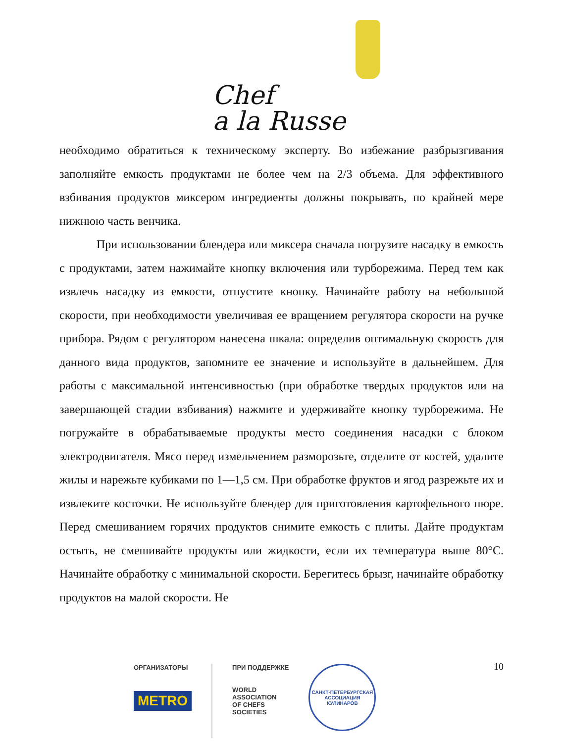Chef
a la Russe
необходимо обратиться к техническому эксперту. Во избежание разбрызгивания заполняйте емкость продуктами не более чем на 2/3 объема. Для эффективного взбивания продуктов миксером ингредиенты должны покрывать, по крайней мере нижнюю часть венчика.
При использовании блендера или миксера сначала погрузите насадку в емкость с продуктами, затем нажимайте кнопку включения или турборежима. Перед тем как извлечь насадку из емкости, отпустите кнопку. Начинайте работу на небольшой скорости, при необходимости увеличивая ее вращением регулятора скорости на ручке прибора. Рядом с регулятором нанесена шкала: определив оптимальную скорость для данного вида продуктов, запомните ее значение и используйте в дальнейшем. Для работы с максимальной интенсивностью (при обработке твердых продуктов или на завершающей стадии взбивания) нажмите и удерживайте кнопку турборежима. Не погружайте в обрабатываемые продукты место соединения насадки с блоком электродвигателя. Мясо перед измельчением разморозьте, отделите от костей, удалите жилы и нарежьте кубиками по 1—1,5 см. При обработке фруктов и ягод разрежьте их и извлеките косточки. Не используйте блендер для приготовления картофельного пюре. Перед смешиванием горячих продуктов снимите емкость с плиты. Дайте продуктам остыть, не смешивайте продукты или жидкости, если их температура выше 80°С. Начинайте обработку с минимальной скорости. Берегитесь брызг, начинайте обработку продуктов на малой скорости. Не
10
ОРГАНИЗАТОРЫ
METRO
ПРИ ПОДДЕРЖКЕ
WORLD
ASSOCIATION
OF CHEFS
SOCIETIES
САНКТ-ПЕТЕРБУРГСКАЯ
АССОЦИАЦИЯ КУЛИНАРОВ